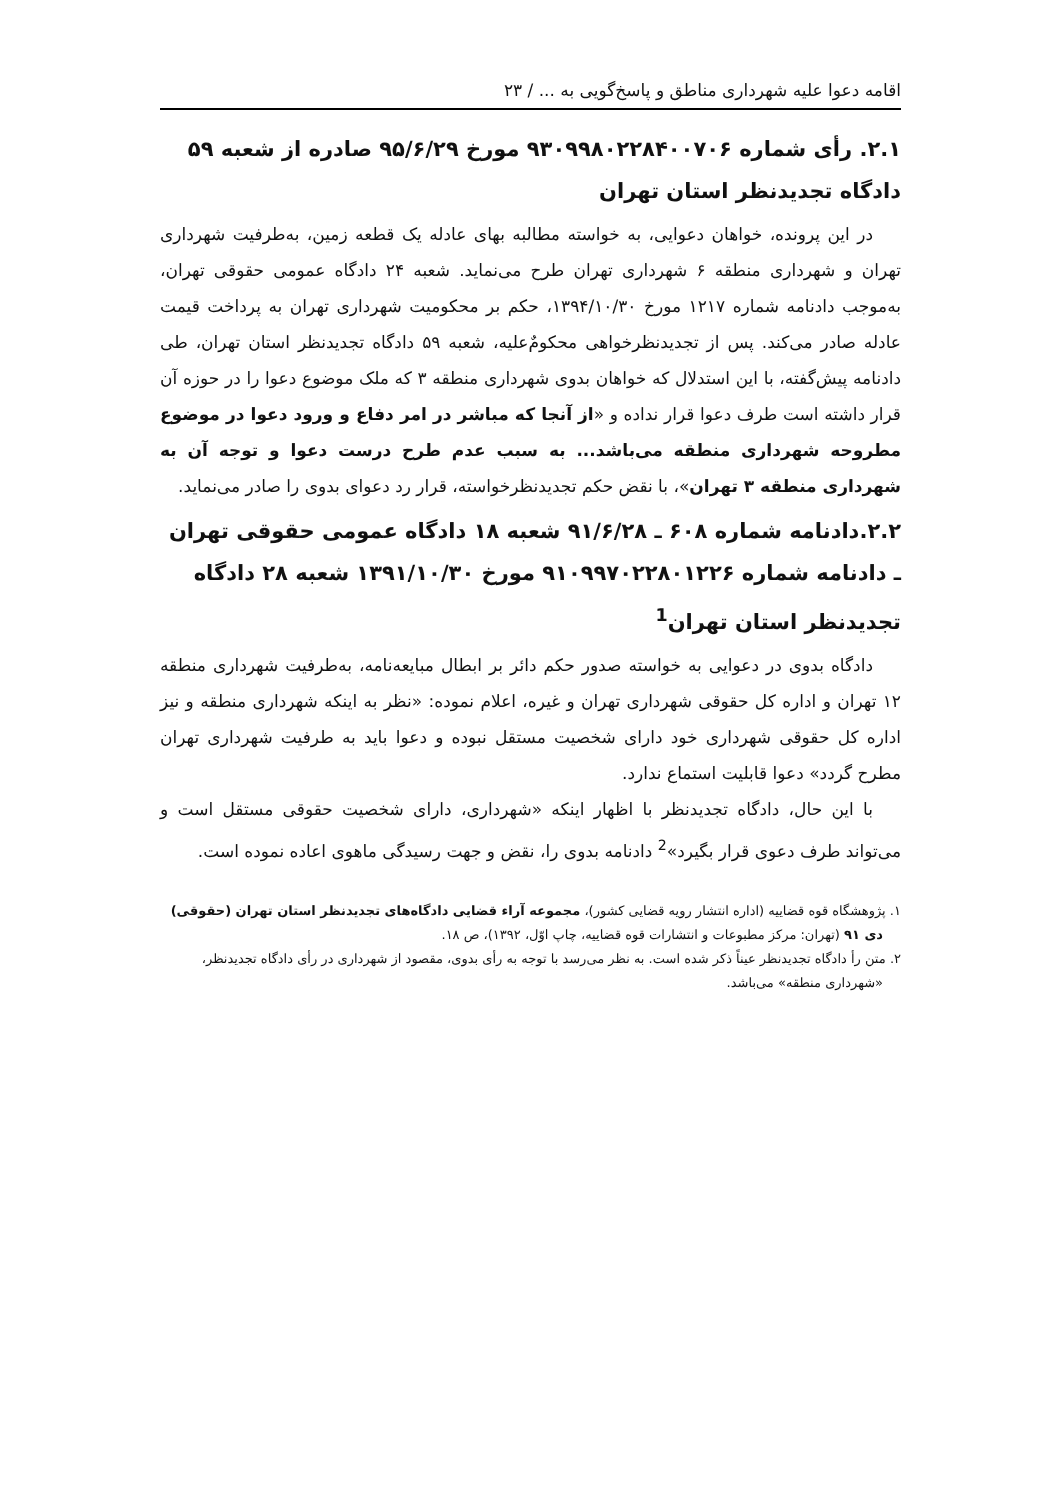اقامه دعوا علیه شهرداری مناطق و پاسخ‌گویی به ... / ۲۳
۲.۱. رأی شماره ۹۳۰۹۹۸۰۲۲۸۴۰۰۷۰۶ مورخ ۹۵/۶/۲۹ صادره از شعبه ۵۹ دادگاه تجدیدنظر استان تهران
در این پرونده، خواهان دعوایی، به خواسته مطالبه بهای عادله یک قطعه زمین، به‌طرفیت شهرداری تهران و شهرداری منطقه ۶ شهرداری تهران طرح می‌نماید. شعبه ۲۴ دادگاه عمومی حقوقی تهران، به‌موجب دادنامه شماره ۱۲۱۷ مورخ ۱۳۹۴/۱۰/۳۰، حکم بر محکومیت شهرداری تهران به پرداخت قیمت عادله صادر می‌کند. پس از تجدیدنظرخواهی محکومٌ‌علیه، شعبه ۵۹ دادگاه تجدیدنظر استان تهران، طی دادنامه پیش‌گفته، با این استدلال که خواهان بدوی شهرداری منطقه ۳ که ملک موضوع دعوا را در حوزه آن قرار داشته است طرف دعوا قرار نداده و «از آنجا که مباشر در امر دفاع و ورود دعوا در موضوع مطروحه شهرداری منطقه می‌باشد... به سبب عدم طرح درست دعوا و توجه آن به شهرداری منطقه ۳ تهران»، با نقض حکم تجدیدنظرخواسته، قرار رد دعوای بدوی را صادر می‌نماید.
۲.۲.دادنامه شماره ۶۰۸ ـ ۹۱/۶/۲۸ شعبه ۱۸ دادگاه عمومی حقوقی تهران ـ دادنامه شماره ۹۱۰۹۹۷۰۲۲۸۰۱۲۲۶ مورخ ۱۳۹۱/۱۰/۳۰ شعبه ۲۸ دادگاه تجدیدنظر استان تهران<sup>1</sup>
دادگاه بدوی در دعوایی به خواسته صدور حکم دائر بر ابطال مبایعه‌نامه، به‌طرفیت شهرداری منطقه ۱۲ تهران و اداره کل حقوقی شهرداری تهران و غیره، اعلام نموده: «نظر به اینکه شهرداری منطقه و نیز اداره کل حقوقی شهرداری خود دارای شخصیت مستقل نبوده و دعوا باید به طرفیت شهرداری تهران مطرح گردد» دعوا قابلیت استماع ندارد.
با این حال، دادگاه تجدیدنظر با اظهار اینکه «شهرداری، دارای شخصیت حقوقی مستقل است و می‌تواند طرف دعوی قرار بگیرد»<sup>2</sup> دادنامه بدوی را، نقض و جهت رسیدگی ماهوی اعاده نموده است.
۱. پژوهشگاه قوه قضاییه (اداره انتشار رویه قضایی کشور)، مجموعه آراء قضایی دادگاه‌های تجدیدنظر استان تهران (حقوقی) دی ۹۱ (تهران: مرکز مطبوعات و انتشارات قوه قضاییه، چاپ اوّل، ۱۳۹۲)، ص ۱۸.
۲. متن رأ دادگاه تجدیدنظر عیناً ذکر شده است. به نظر می‌رسد با توجه به رأی بدوی، مقصود از شهرداری در رأی دادگاه تجدیدنظر، «شهرداری منطقه» می‌باشد.